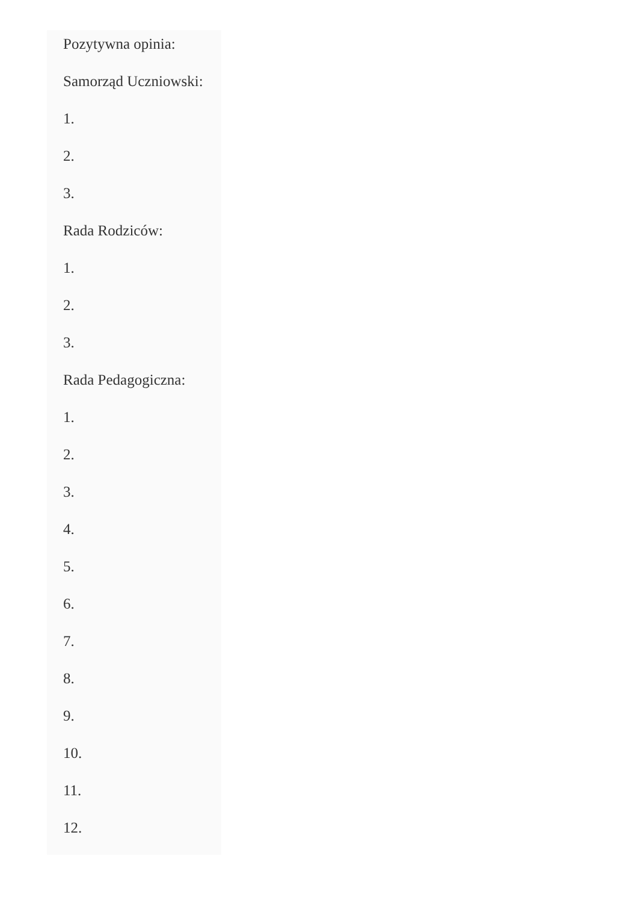Pozytywna opinia:
Samorząd Uczniowski:
1.
2.
3.
Rada Rodziców:
1.
2.
3.
Rada Pedagogiczna:
1.
2.
3.
4.
5.
6.
7.
8.
9.
10.
11.
12.